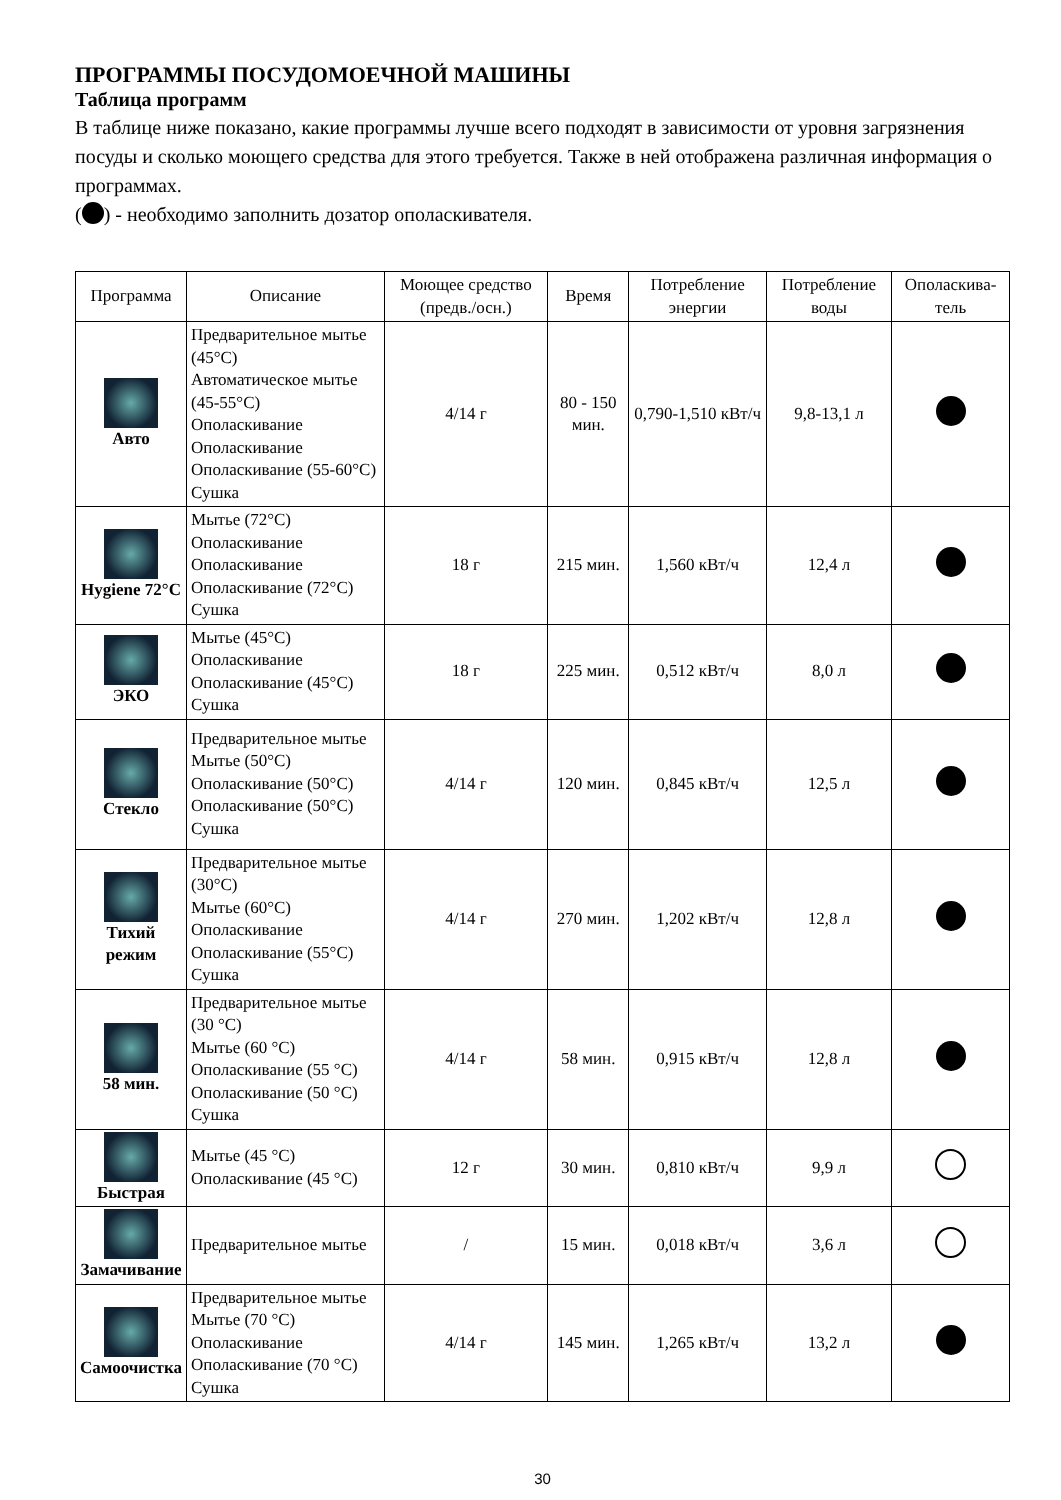ПРОГРАММЫ ПОСУДОМОЕЧНОЙ МАШИНЫ
Таблица программ
В таблице ниже показано, какие программы лучше всего подходят в зависимости от уровня загрязнения посуды и сколько моющего средства для этого требуется. Также в ней отображена различная информация о программах.
( ) - необходимо заполнить дозатор ополаскивателя.
| Программа | Описание | Моющее средство (предв./осн.) | Время | Потребление энергии | Потребление воды | Ополаскива-тель |
| --- | --- | --- | --- | --- | --- | --- |
| Авто | Предварительное мытье (45°C) Автоматическое мытье (45-55°C) Ополаскивание Ополаскивание Ополаскивание (55-60°C) Сушка | 4/14 г | 80 - 150 мин. | 0,790-1,510 кВт/ч | 9,8-13,1 л | |
| Hygiene 72°C | Мытье (72°C) Ополаскивание Ополаскивание Ополаскивание (72°C) Сушка | 18 г | 215 мин. | 1,560 кВт/ч | 12,4 л | |
| ЭКО | Мытье (45°C) Ополаскивание Ополаскивание (45°C) Сушка | 18 г | 225 мин. | 0,512 кВт/ч | 8,0 л | |
| Стекло | Предварительное мытье Мытье (50°C) Ополаскивание (50°C) Ополаскивание (50°C) Сушка | 4/14 г | 120 мин. | 0,845 кВт/ч | 12,5 л | |
| Тихий режим | Предварительное мытье (30°C) Мытье (60°C) Ополаскивание Ополаскивание (55°C) Сушка | 4/14 г | 270 мин. | 1,202 кВт/ч | 12,8 л | |
| 58 мин. | Предварительное мытье (30 °C) Мытье (60 °C) Ополаскивание (55 °C) Ополаскивание (50 °C) Сушка | 4/14 г | 58 мин. | 0,915 кВт/ч | 12,8 л | |
| Быстрая | Мытье (45 °C) Ополаскивание (45 °C) | 12 г | 30 мин. | 0,810 кВт/ч | 9,9 л | |
| Замачивание | Предварительное мытье | / | 15 мин. | 0,018 кВт/ч | 3,6 л | |
| Самоочистка | Предварительное мытье Мытье (70 °C) Ополаскивание Ополаскивание (70 °C) Сушка | 4/14 г | 145 мин. | 1,265 кВт/ч | 13,2 л | |
30